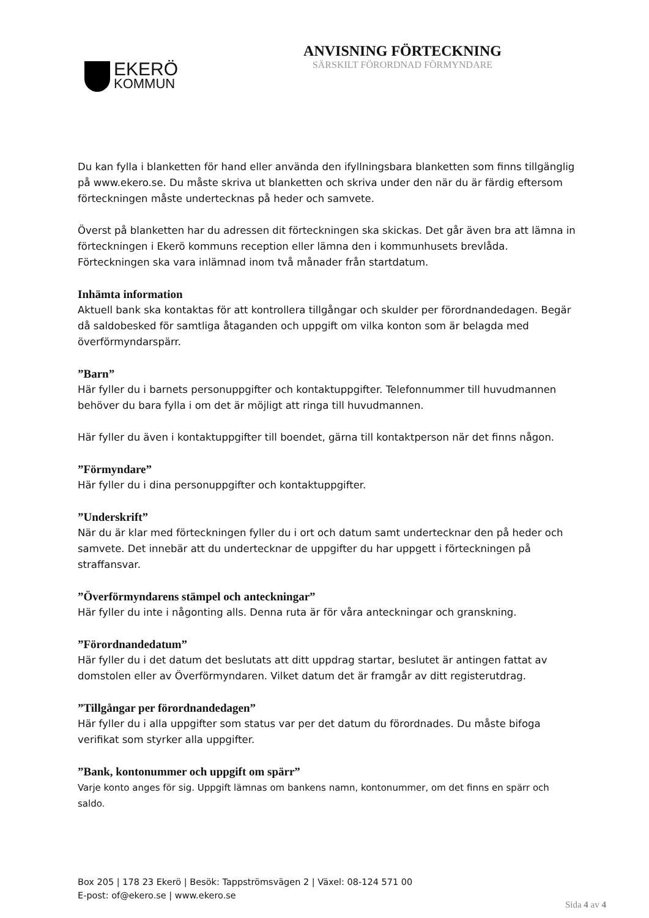EKERÖ
KOMMUN
ANVISNING FÖRTECKNING
SÄRSKILT FÖRORDNAD FÖRMYNDARE
Du kan fylla i blanketten för hand eller använda den ifyllningsbara blanketten som finns tillgänglig på www.ekero.se. Du måste skriva ut blanketten och skriva under den när du är färdig eftersom förteckningen måste undertecknas på heder och samvete.
Överst på blanketten har du adressen dit förteckningen ska skickas. Det går även bra att lämna in förteckningen i Ekerö kommuns reception eller lämna den i kommunhusets brevlåda. Förteckningen ska vara inlämnad inom två månader från startdatum.
Inhämta information
Aktuell bank ska kontaktas för att kontrollera tillgångar och skulder per förordnandedagen. Begär då saldobesked för samtliga åtaganden och uppgift om vilka konton som är belagda med överförmyndarspärr.
”Barn”
Här fyller du i barnets personuppgifter och kontaktuppgifter. Telefonnummer till huvudmannen behöver du bara fylla i om det är möjligt att ringa till huvudmannen.
Här fyller du även i kontaktuppgifter till boendet, gärna till kontaktperson när det finns någon.
”Förmyndare”
Här fyller du i dina personuppgifter och kontaktuppgifter.
”Underskrift”
När du är klar med förteckningen fyller du i ort och datum samt undertecknar den på heder och samvete. Det innebär att du undertecknar de uppgifter du har uppgett i förteckningen på straffansvar.
”Överförmyndarens stämpel och anteckningar”
Här fyller du inte i någonting alls. Denna ruta är för våra anteckningar och granskning.
”Förordnandedatum”
Här fyller du i det datum det beslutats att ditt uppdrag startar, beslutet är antingen fattat av domstolen eller av Överförmyndaren. Vilket datum det är framgår av ditt registerutdrag.
”Tillgångar per förordnandedagen”
Här fyller du i alla uppgifter som status var per det datum du förordnades. Du måste bifoga verifikat som styrker alla uppgifter.
”Bank, kontonummer och uppgift om spärr”
Varje konto anges för sig. Uppgift lämnas om bankens namn, kontonummer, om det finns en spärr och saldo.
Box 205 | 178 23 Ekerö | Besök: Tappströmsvägen 2 | Växel: 08-124 571 00
E-post: of@ekero.se | www.ekero.se
Sida 4 av 4